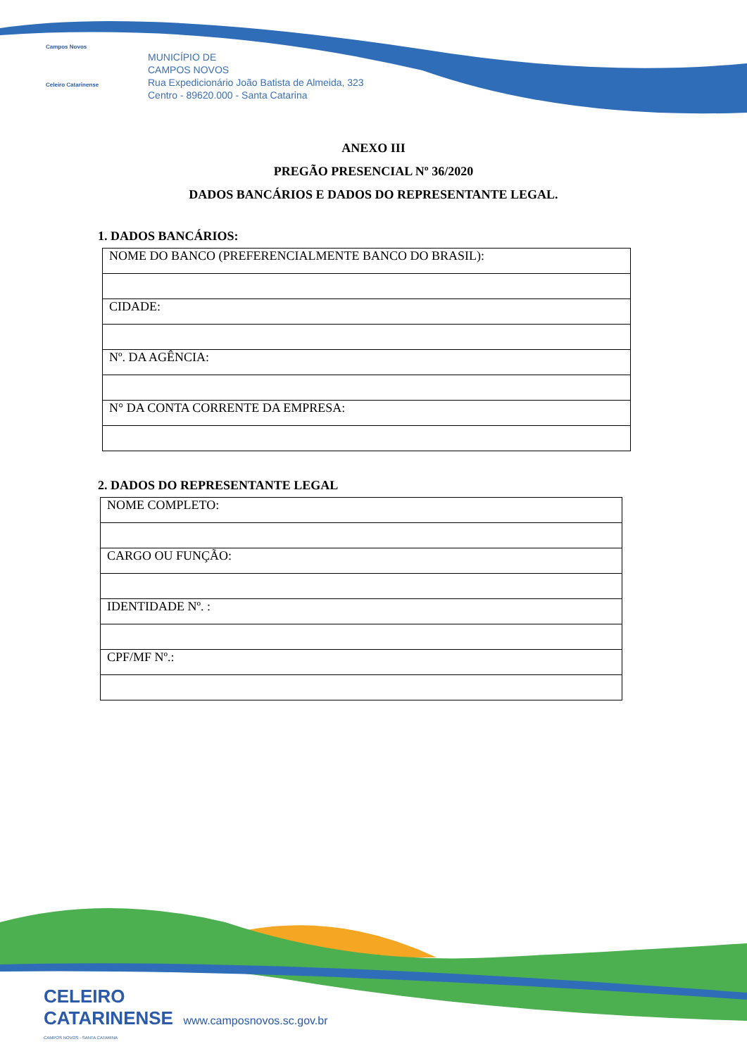Campos Novos
Celeiro Catarinense
MUNICÍPIO DE
CAMPOS NOVOS
Rua Expedicionário João Batista de Almeida, 323
Centro - 89620.000 - Santa Catarina
ANEXO III
PREGÃO PRESENCIAL Nº 36/2020
DADOS BANCÁRIOS E DADOS DO REPRESENTANTE LEGAL.
1. DADOS BANCÁRIOS:
| NOME DO BANCO (PREFERENCIALMENTE BANCO DO BRASIL): |
| CIDADE: |
| Nº. DA AGÊNCIA: |
| N° DA CONTA CORRENTE DA EMPRESA: |
2. DADOS DO REPRESENTANTE LEGAL
| NOME COMPLETO: |
| CARGO OU FUNÇÃO: |
| IDENTIDADE Nº. : |
| CPF/MF Nº.: |
CELEIRO
CATARINENSE www.camposnovos.sc.gov.br
CAMPOS NOVOS - SANTA CATARINA